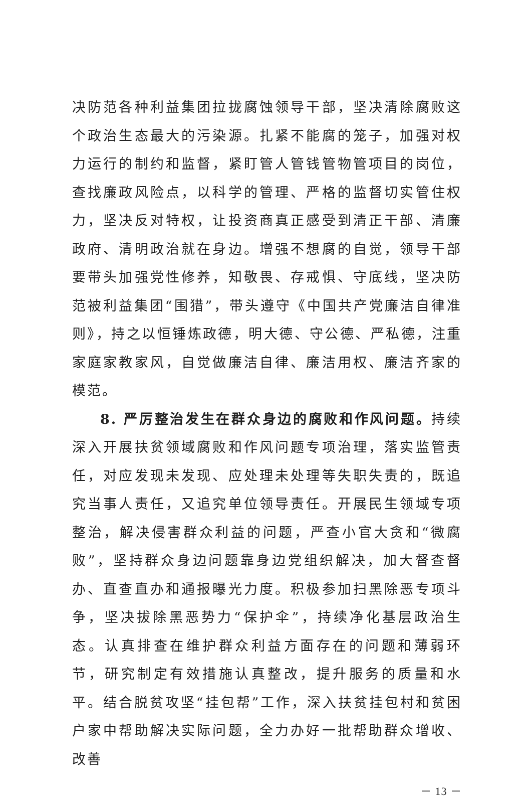决防范各种利益集团拉拢腐蚀领导干部，坚决清除腐败这个政治生态最大的污染源。扎紧不能腐的笼子，加强对权力运行的制约和监督，紧盯管人管钱管物管项目的岗位，查找廉政风险点，以科学的管理、严格的监督切实管住权力，坚决反对特权，让投资商真正感受到清正干部、清廉政府、清明政治就在身边。增强不想腐的自觉，领导干部要带头加强党性修养，知敬畏、存戒惧、守底线，坚决防范被利益集团“围猎”，带头遵守《中国共产党廉洁自律准则》，持之以恒锤炼政德，明大德、守公德、严私德，注重家庭家教家风，自觉做廉洁自律、廉洁用权、廉洁齐家的模范。
8. 严厉整治发生在群众身边的腐败和作风问题。持续深入开展扶贫领域腐败和作风问题专项治理，落实监管责任，对应发现未发现、应处理未处理等失职失责的，既追究当事人责任，又追究单位领导责任。开展民生领域专项整治，解决侵害群众利益的问题，严查小官大贪和“微腐败”，坚持群众身边问题靠身边党组织解决，加大督查督办、直查直办和通报曝光力度。积极参加扫黑除恶专项斗争，坚决拔除黑恶势力“保护伞”，持续净化基层政治生态。认真排查在维护群众利益方面存在的问题和薄弱环节，研究制定有效措施认真整改，提升服务的质量和水平。结合脱贫攻坚“挂包帮”工作，深入扶贫挂包村和贫困户家中帮助解决实际问题，全力办好一批帮助群众增收、改善
－ 13 －